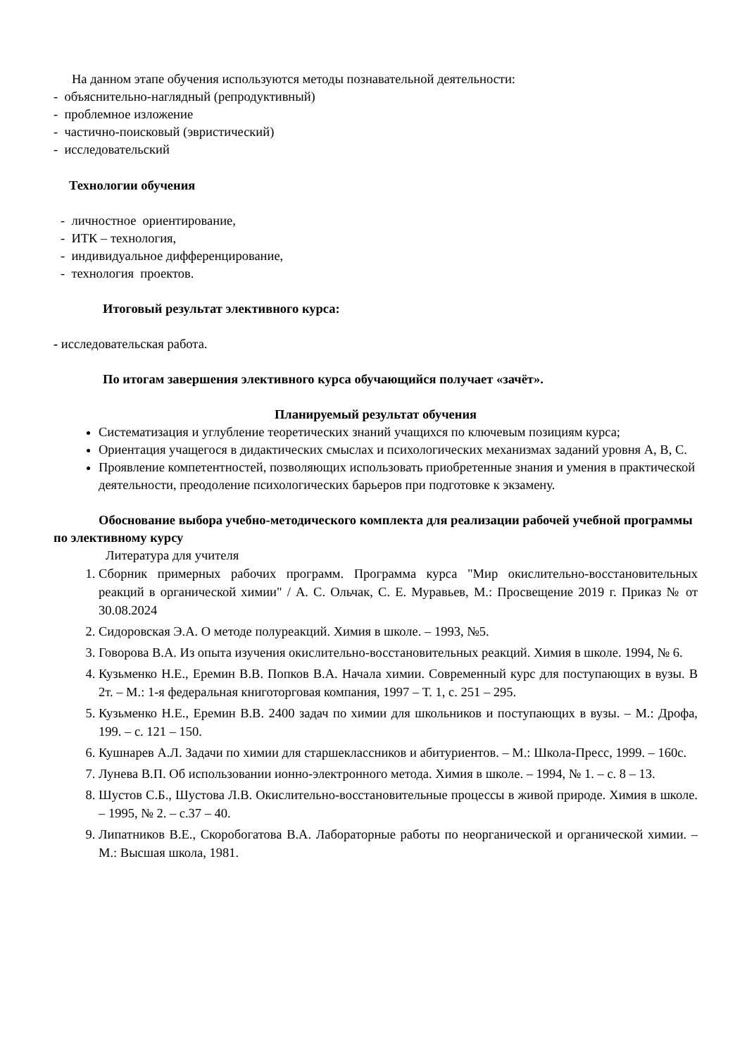На данном этапе обучения используются методы познавательной деятельности:
- объяснительно-наглядный (репродуктивный)
- проблемное изложение
- частично-поисковый (эвристический)
- исследовательский
Технологии обучения
- личностное ориентирование,
- ИТК – технология,
- индивидуальное дифференцирование,
- технология проектов.
Итоговый результат элективного курса:
- исследовательская работа.
По итогам завершения элективного курса обучающийся получает «зачёт».
Планируемый результат обучения
Систематизация и углубление теоретических знаний учащихся по ключевым позициям курса;
Ориентация учащегося в дидактических смыслах и психологических механизмах заданий уровня А, В, С.
Проявление компетентностей, позволяющих использовать приобретенные знания и умения в практической деятельности, преодоление психологических барьеров при подготовке к экзамену.
Обоснование выбора учебно-методического комплекта для реализации рабочей учебной программы по элективному курсу
Литература для учителя
1. Сборник примерных рабочих программ. Программа курса "Мир окислительно-восстановительных реакций в органической химии" / А. С. Ольчак, С. Е. Муравьев, М.: Просвещение 2019 г. Приказ № от 30.08.2024
2. Сидоровская Э.А. О методе полуреакций. Химия в школе. – 1993, №5.
3. Говорова В.А. Из опыта изучения окислительно-восстановительных реакций. Химия в школе. 1994, № 6.
4. Кузьменко Н.Е., Еремин В.В. Попков В.А. Начала химии. Современный курс для поступающих в вузы. В 2т. – М.: 1-я федеральная книготорговая компания, 1997 – Т. 1, с. 251 – 295.
5. Кузьменко Н.Е., Еремин В.В. 2400 задач по химии для школьников и поступающих в вузы. – М.: Дрофа, 199. – с. 121 – 150.
6. Кушнарев А.Л. Задачи по химии для старшеклассников и абитуриентов. – М.: Школа-Пресс, 1999. – 160с.
7. Лунева В.П. Об использовании ионно-электронного метода. Химия в школе. – 1994, № 1. – с. 8 – 13.
8. Шустов С.Б., Шустова Л.В. Окислительно-восстановительные процессы в живой природе. Химия в школе. – 1995, № 2. – с.37 – 40.
9. Липатников В.Е., Скоробогатова В.А. Лабораторные работы по неорганической и органической химии. – М.: Высшая школа, 1981.